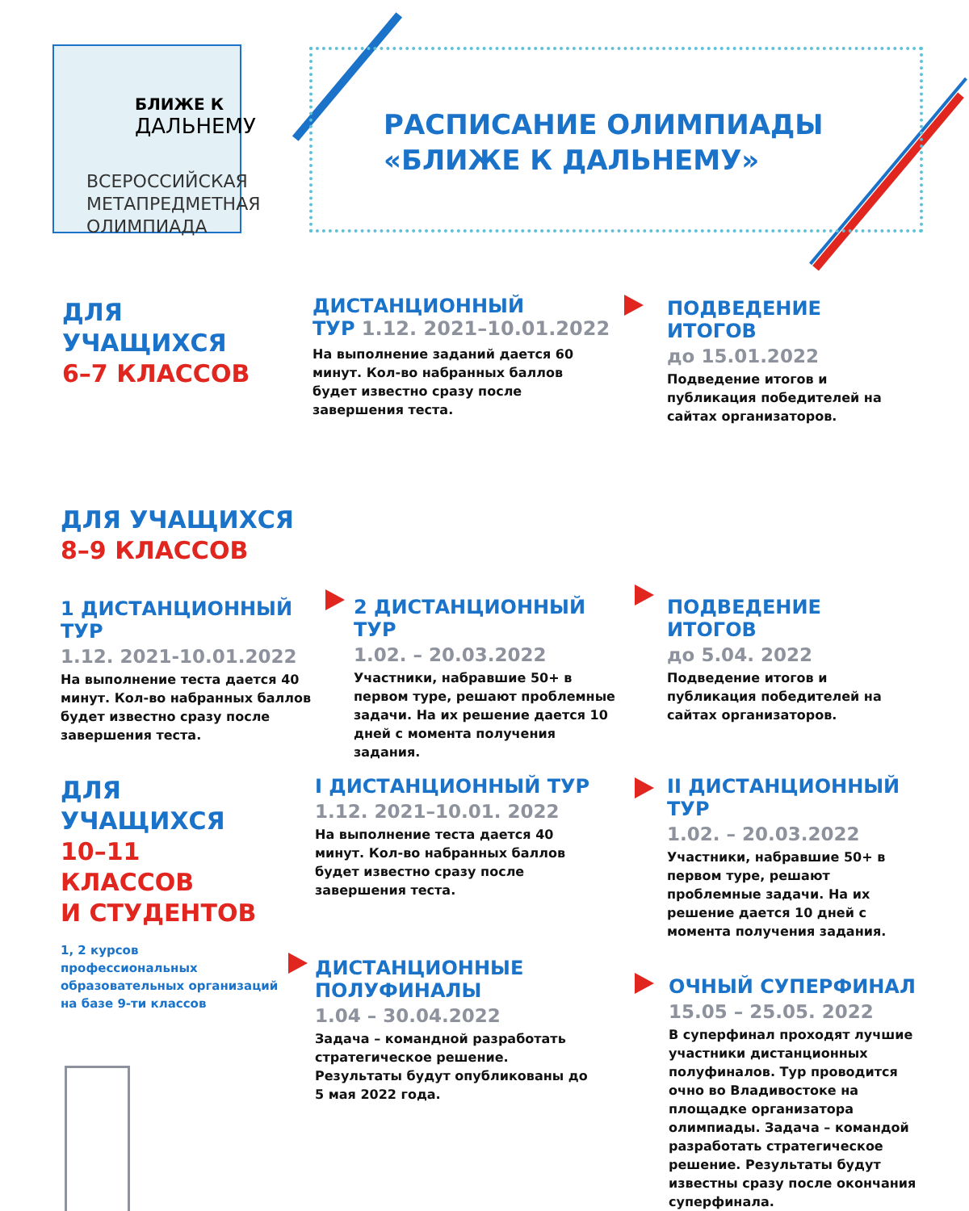БЛИЖЕ К
ДАЛЬНЕМУ
ВСЕРОССИЙСКАЯ
МЕТАПРЕДМЕТНАЯ
ОЛИМПИАДА
РАСПИСАНИЕ ОЛИМПИАДЫ
«БЛИЖЕ К ДАЛЬНЕМУ»
ДЛЯ
УЧАЩИХСЯ
6–7 КЛАССОВ
ДИСТАНЦИОННЫЙ
ТУР 1.12. 2021–10.01.2022
На выполнение заданий дается 60 минут. Кол-во набранных баллов будет известно сразу после завершения теста.
ПОДВЕДЕНИЕ
ИТОГОВ
до 15.01.2022
Подведение итогов и публикация победителей на сайтах организаторов.
ДЛЯ УЧАЩИХСЯ
8–9 КЛАССОВ
1 ДИСТАНЦИОННЫЙ ТУР
1.12. 2021-10.01.2022
На выполнение теста дается 40 минут. Кол-во набранных баллов будет известно сразу после завершения теста.
2 ДИСТАНЦИОННЫЙ ТУР
1.02. – 20.03.2022
Участники, набравшие 50+ в первом туре, решают проблемные задачи. На их решение дается 10 дней с момента получения задания.
ПОДВЕДЕНИЕ
ИТОГОВ
до 5.04. 2022
Подведение итогов и публикация победителей на сайтах организаторов.
ДЛЯ
УЧАЩИХСЯ
10–11 КЛАССОВ
И СТУДЕНТОВ
1, 2 курсов профессиональных образовательных организаций на базе 9-ти классов
I ДИСТАНЦИОННЫЙ ТУР
1.12. 2021–10.01. 2022
На выполнение теста дается 40 минут. Кол-во набранных баллов будет известно сразу после завершения теста.
ДИСТАНЦИОННЫЕ
ПОЛУФИНАЛЫ
1.04 – 30.04.2022
Задача – командной разработать стратегическое решение. Результаты будут опубликованы до 5 мая 2022 года.
II ДИСТАНЦИОННЫЙ
ТУР
1.02. – 20.03.2022
Участники, набравшие 50+ в первом туре, решают проблемные задачи. На их решение дается 10 дней с момента получения задания.
ОЧНЫЙ СУПЕРФИНАЛ
15.05 – 25.05. 2022
В суперфинал проходят лучшие участники дистанционных полуфиналов. Тур проводится очно во Владивостоке на площадке организатора олимпиады. Задача – командой разработать стратегическое решение. Результаты будут известны сразу после окончания суперфинала.